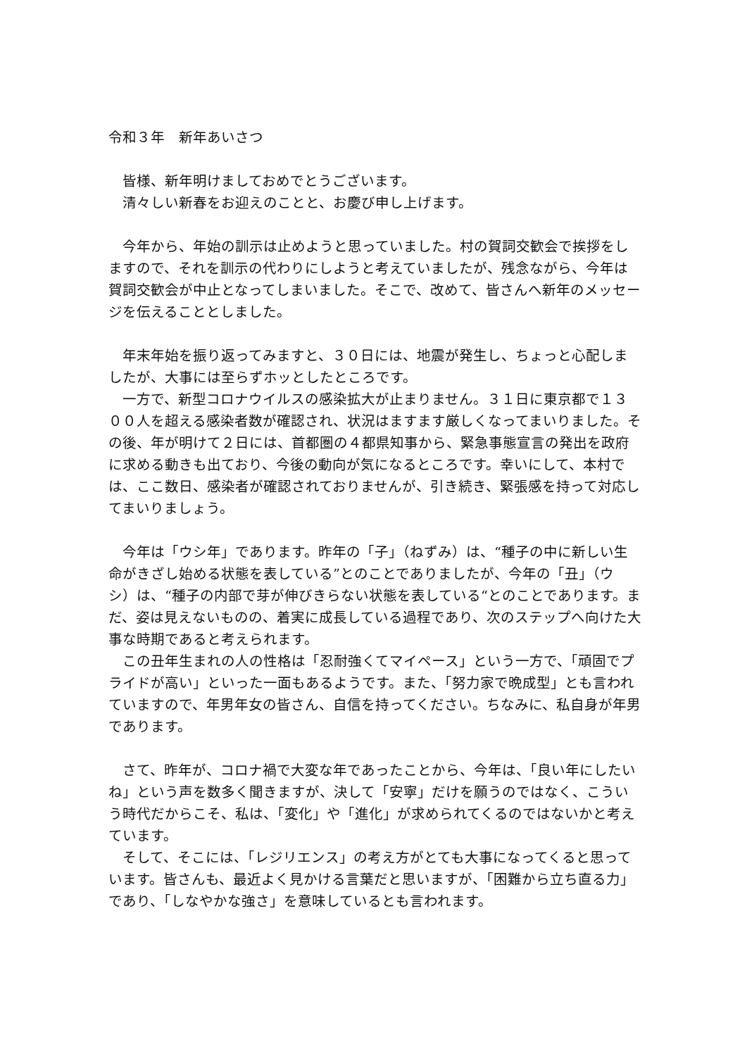令和３年　新年あいさつ
　皆様、新年明けましておめでとうございます。
　清々しい新春をお迎えのことと、お慶び申し上げます。
　今年から、年始の訓示は止めようと思っていました。村の賀詞交歓会で挨拶をしますので、それを訓示の代わりにしようと考えていましたが、残念ながら、今年は賀詞交歓会が中止となってしまいました。そこで、改めて、皆さんへ新年のメッセージを伝えることとしました。
　年末年始を振り返ってみますと、３０日には、地震が発生し、ちょっと心配しましたが、大事には至らずホッとしたところです。
　一方で、新型コロナウイルスの感染拡大が止まりません。３１日に東京都で１３００人を超える感染者数が確認され、状況はますます厳しくなってまいりました。その後、年が明けて２日には、首都圏の４都県知事から、緊急事態宣言の発出を政府に求める動きも出ており、今後の動向が気になるところです。幸いにして、本村では、ここ数日、感染者が確認されておりませんが、引き続き、緊張感を持って対応してまいりましょう。
　今年は「ウシ年」であります。昨年の「子」（ねずみ）は、“種子の中に新しい生命がきざし始める状態を表している”とのことでありましたが、今年の「丑」（ウシ）は、“種子の内部で芽が伸びきらない状態を表している“とのことであります。まだ、姿は見えないものの、着実に成長している過程であり、次のステップへ向けた大事な時期であると考えられます。
　この丑年生まれの人の性格は「忍耐強くてマイペース」という一方で、「頑固でプライドが高い」といった一面もあるようです。また、「努力家で晩成型」とも言われていますので、年男年女の皆さん、自信を持ってください。ちなみに、私自身が年男であります。
　さて、昨年が、コロナ禍で大変な年であったことから、今年は、「良い年にしたいね」という声を数多く聞きますが、決して「安寧」だけを願うのではなく、こういう時代だからこそ、私は、「変化」や「進化」が求められてくるのではないかと考えています。
　そして、そこには、「レジリエンス」の考え方がとても大事になってくると思っています。皆さんも、最近よく見かける言葉だと思いますが、「困難から立ち直る力」であり、「しなやかな強さ」を意味しているとも言われます。